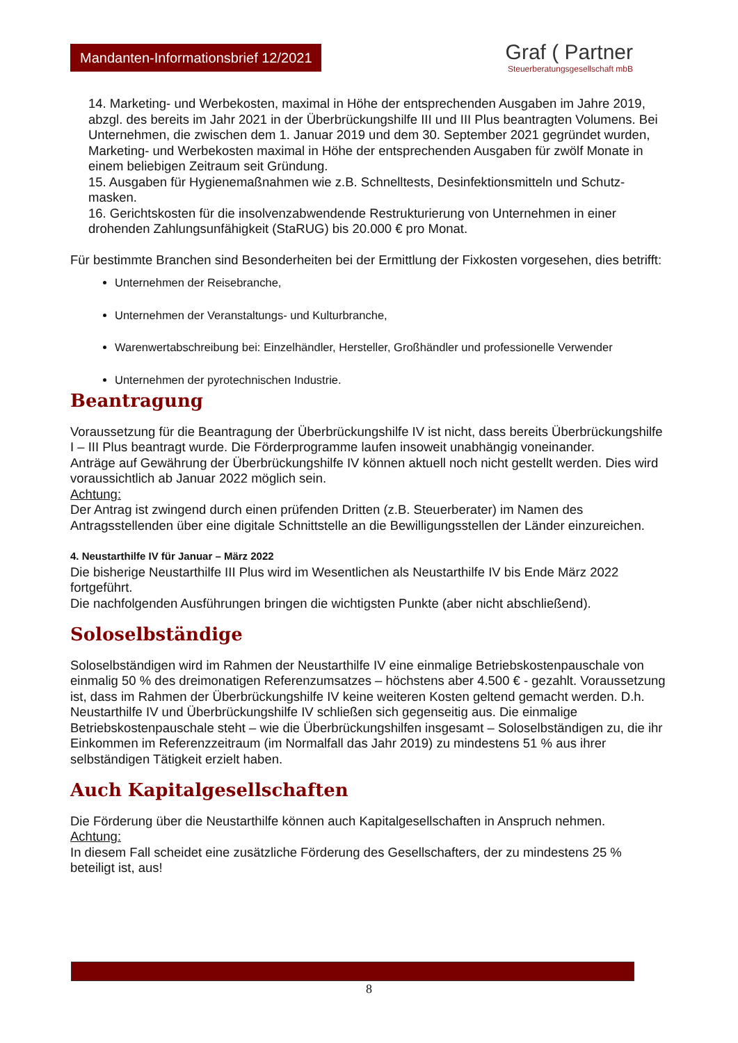Mandanten-Informationsbrief 12/2021
Graf ( Partner
Steuerberatungsgesellschaft mbB
14. Marketing- und Werbekosten, maximal in Höhe der entsprechenden Ausgaben im Jahre 2019, abzgl. des bereits im Jahr 2021 in der Überbrückungshilfe III und III Plus beantragten Volumens. Bei Unternehmen, die zwischen dem 1. Januar 2019 und dem 30. September 2021 gegründet wurden, Marketing- und Werbekosten maximal in Höhe der entsprechenden Ausgaben für zwölf Monate in einem beliebigen Zeitraum seit Gründung.
15. Ausgaben für Hygienemaßnahmen wie z.B. Schnelltests, Desinfektionsmitteln und Schutz-masken.
16. Gerichtskosten für die insolvenzabwendende Restrukturierung von Unternehmen in einer drohenden Zahlungsunfähigkeit (StaRUG) bis 20.000 € pro Monat.
Für bestimmte Branchen sind Besonderheiten bei der Ermittlung der Fixkosten vorgesehen, dies betrifft:
Unternehmen der Reisebranche,
Unternehmen der Veranstaltungs- und Kulturbranche,
Warenwertabschreibung bei: Einzelhändler, Hersteller, Großhändler und professionelle Verwender
Unternehmen der pyrotechnischen Industrie.
Beantragung
Voraussetzung für die Beantragung der Überbrückungshilfe IV ist nicht, dass bereits Überbrückungshilfe I – III Plus beantragt wurde. Die Förderprogramme laufen insoweit unabhängig voneinander.
Anträge auf Gewährung der Überbrückungshilfe IV können aktuell noch nicht gestellt werden. Dies wird voraussichtlich ab Januar 2022 möglich sein.
Achtung:
Der Antrag ist zwingend durch einen prüfenden Dritten (z.B. Steuerberater) im Namen des Antragsstellenden über eine digitale Schnittstelle an die Bewilligungsstellen der Länder einzureichen.
4. Neustarthilfe IV für Januar – März 2022
Die bisherige Neustarthilfe III Plus wird im Wesentlichen als Neustarthilfe IV bis Ende März 2022 fortgeführt.
Die nachfolgenden Ausführungen bringen die wichtigsten Punkte (aber nicht abschließend).
Soloselbständige
Soloselbständigen wird im Rahmen der Neustarthilfe IV eine einmalige Betriebskostenpauschale von einmalig 50 % des dreimonatigen Referenzumsatzes – höchstens aber 4.500 € - gezahlt. Voraussetzung ist, dass im Rahmen der Überbrückungshilfe IV keine weiteren Kosten geltend gemacht werden. D.h. Neustarthilfe IV und Überbrückungshilfe IV schließen sich gegenseitig aus. Die einmalige Betriebskostenpauschale steht – wie die Überbrückungshilfen insgesamt – Soloselbständigen zu, die ihr Einkommen im Referenzzeitraum (im Normalfall das Jahr 2019) zu mindestens 51 % aus ihrer selbständigen Tätigkeit erzielt haben.
Auch Kapitalgesellschaften
Die Förderung über die Neustarthilfe können auch Kapitalgesellschaften in Anspruch nehmen.
Achtung:
In diesem Fall scheidet eine zusätzliche Förderung des Gesellschafters, der zu mindestens 25 % beteiligt ist, aus!
8